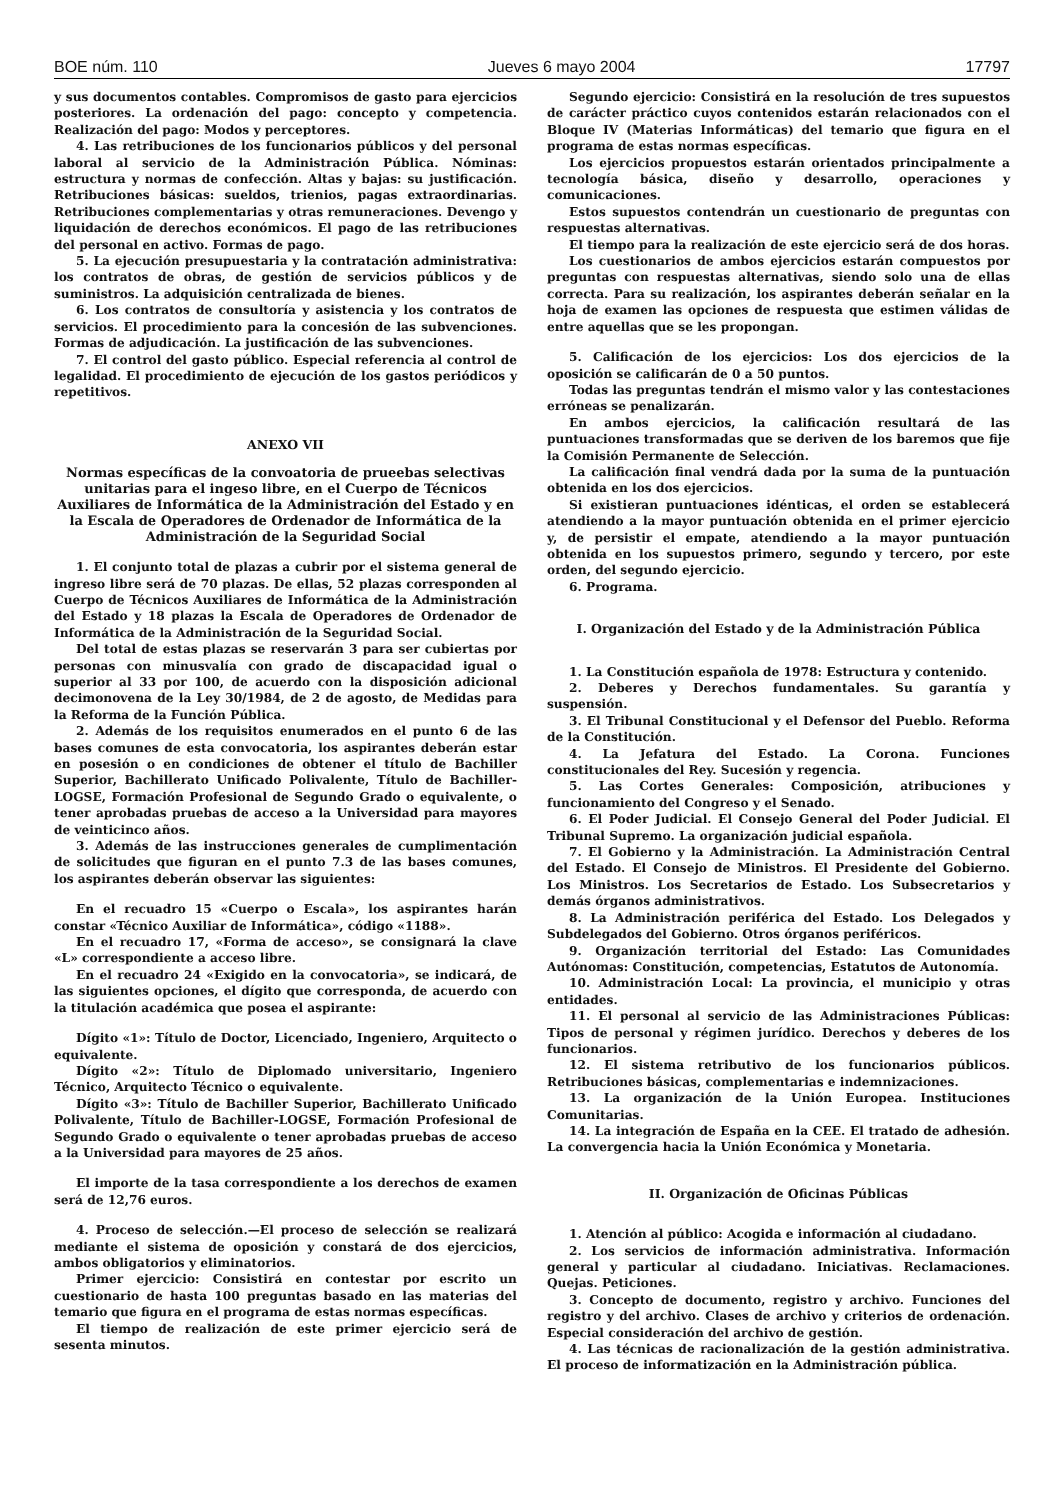BOE núm. 110 Jueves 6 mayo 2004 17797
y sus documentos contables. Compromisos de gasto para ejercicios posteriores. La ordenación del pago: concepto y competencia. Realización del pago: Modos y perceptores.
4. Las retribuciones de los funcionarios públicos y del personal laboral al servicio de la Administración Pública. Nóminas: estructura y normas de confección. Altas y bajas: su justificación. Retribuciones básicas: sueldos, trienios, pagas extraordinarias. Retribuciones complementarias y otras remuneraciones. Devengo y liquidación de derechos económicos. El pago de las retribuciones del personal en activo. Formas de pago.
5. La ejecución presupuestaria y la contratación administrativa: los contratos de obras, de gestión de servicios públicos y de suministros. La adquisición centralizada de bienes.
6. Los contratos de consultoría y asistencia y los contratos de servicios. El procedimiento para la concesión de las subvenciones. Formas de adjudicación. La justificación de las subvenciones.
7. El control del gasto público. Especial referencia al control de legalidad. El procedimiento de ejecución de los gastos periódicos y repetitivos.
ANEXO VII
Normas específicas de la convoatoria de prueebas selectivas unitarias para el ingeso libre, en el Cuerpo de Técnicos Auxiliares de Informática de la Administración del Estado y en la Escala de Operadores de Ordenador de Informática de la Administración de la Seguridad Social
1. El conjunto total de plazas a cubrir por el sistema general de ingreso libre será de 70 plazas. De ellas, 52 plazas corresponden al Cuerpo de Técnicos Auxiliares de Informática de la Administración del Estado y 18 plazas la Escala de Operadores de Ordenador de Informática de la Administración de la Seguridad Social.
Del total de estas plazas se reservarán 3 para ser cubiertas por personas con minusvalía con grado de discapacidad igual o superior al 33 por 100, de acuerdo con la disposición adicional decimonovena de la Ley 30/1984, de 2 de agosto, de Medidas para la Reforma de la Función Pública.
2. Además de los requisitos enumerados en el punto 6 de las bases comunes de esta convocatoria, los aspirantes deberán estar en posesión o en condiciones de obtener el título de Bachiller Superior, Bachillerato Unificado Polivalente, Título de Bachiller-LOGSE, Formación Profesional de Segundo Grado o equivalente, o tener aprobadas pruebas de acceso a la Universidad para mayores de veinticinco años.
3. Además de las instrucciones generales de cumplimentación de solicitudes que figuran en el punto 7.3 de las bases comunes, los aspirantes deberán observar las siguientes:
En el recuadro 15 «Cuerpo o Escala», los aspirantes harán constar «Técnico Auxiliar de Informática», código «1188».
En el recuadro 17, «Forma de acceso», se consignará la clave «L» correspondiente a acceso libre.
En el recuadro 24 «Exigido en la convocatoria», se indicará, de las siguientes opciones, el dígito que corresponda, de acuerdo con la titulación académica que posea el aspirante:
Dígito «1»: Título de Doctor, Licenciado, Ingeniero, Arquitecto o equivalente.
Dígito «2»: Título de Diplomado universitario, Ingeniero Técnico, Arquitecto Técnico o equivalente.
Dígito «3»: Título de Bachiller Superior, Bachillerato Unificado Polivalente, Título de Bachiller-LOGSE, Formación Profesional de Segundo Grado o equivalente o tener aprobadas pruebas de acceso a la Universidad para mayores de 25 años.
El importe de la tasa correspondiente a los derechos de examen será de 12,76 euros.
4. Proceso de selección.—El proceso de selección se realizará mediante el sistema de oposición y constará de dos ejercicios, ambos obligatorios y eliminatorios.
Primer ejercicio: Consistirá en contestar por escrito un cuestionario de hasta 100 preguntas basado en las materias del temario que figura en el programa de estas normas específicas.
El tiempo de realización de este primer ejercicio será de sesenta minutos.
Segundo ejercicio: Consistirá en la resolución de tres supuestos de carácter práctico cuyos contenidos estarán relacionados con el Bloque IV (Materias Informáticas) del temario que figura en el programa de estas normas específicas.
Los ejercicios propuestos estarán orientados principalmente a tecnología básica, diseño y desarrollo, operaciones y comunicaciones.
Estos supuestos contendrán un cuestionario de preguntas con respuestas alternativas.
El tiempo para la realización de este ejercicio será de dos horas.
Los cuestionarios de ambos ejercicios estarán compuestos por preguntas con respuestas alternativas, siendo solo una de ellas correcta. Para su realización, los aspirantes deberán señalar en la hoja de examen las opciones de respuesta que estimen válidas de entre aquellas que se les propongan.
5. Calificación de los ejercicios: Los dos ejercicios de la oposición se calificarán de 0 a 50 puntos.
Todas las preguntas tendrán el mismo valor y las contestaciones erróneas se penalizarán.
En ambos ejercicios, la calificación resultará de las puntuaciones transformadas que se deriven de los baremos que fije la Comisión Permanente de Selección.
La calificación final vendrá dada por la suma de la puntuación obtenida en los dos ejercicios.
Si existieran puntuaciones idénticas, el orden se establecerá atendiendo a la mayor puntuación obtenida en el primer ejercicio y, de persistir el empate, atendiendo a la mayor puntuación obtenida en los supuestos primero, segundo y tercero, por este orden, del segundo ejercicio.
6. Programa.
I. Organización del Estado y de la Administración Pública
1. La Constitución española de 1978: Estructura y contenido.
2. Deberes y Derechos fundamentales. Su garantía y suspensión.
3. El Tribunal Constitucional y el Defensor del Pueblo. Reforma de la Constitución.
4. La Jefatura del Estado. La Corona. Funciones constitucionales del Rey. Sucesión y regencia.
5. Las Cortes Generales: Composición, atribuciones y funcionamiento del Congreso y el Senado.
6. El Poder Judicial. El Consejo General del Poder Judicial. El Tribunal Supremo. La organización judicial española.
7. El Gobierno y la Administración. La Administración Central del Estado. El Consejo de Ministros. El Presidente del Gobierno. Los Ministros. Los Secretarios de Estado. Los Subsecretarios y demás órganos administrativos.
8. La Administración periférica del Estado. Los Delegados y Subdelegados del Gobierno. Otros órganos periféricos.
9. Organización territorial del Estado: Las Comunidades Autónomas: Constitución, competencias, Estatutos de Autonomía.
10. Administración Local: La provincia, el municipio y otras entidades.
11. El personal al servicio de las Administraciones Públicas: Tipos de personal y régimen jurídico. Derechos y deberes de los funcionarios.
12. El sistema retributivo de los funcionarios públicos. Retribuciones básicas, complementarias e indemnizaciones.
13. La organización de la Unión Europea. Instituciones Comunitarias.
14. La integración de España en la CEE. El tratado de adhesión. La convergencia hacia la Unión Económica y Monetaria.
II. Organización de Oficinas Públicas
1. Atención al público: Acogida e información al ciudadano.
2. Los servicios de información administrativa. Información general y particular al ciudadano. Iniciativas. Reclamaciones. Quejas. Peticiones.
3. Concepto de documento, registro y archivo. Funciones del registro y del archivo. Clases de archivo y criterios de ordenación. Especial consideración del archivo de gestión.
4. Las técnicas de racionalización de la gestión administrativa. El proceso de informatización en la Administración pública.